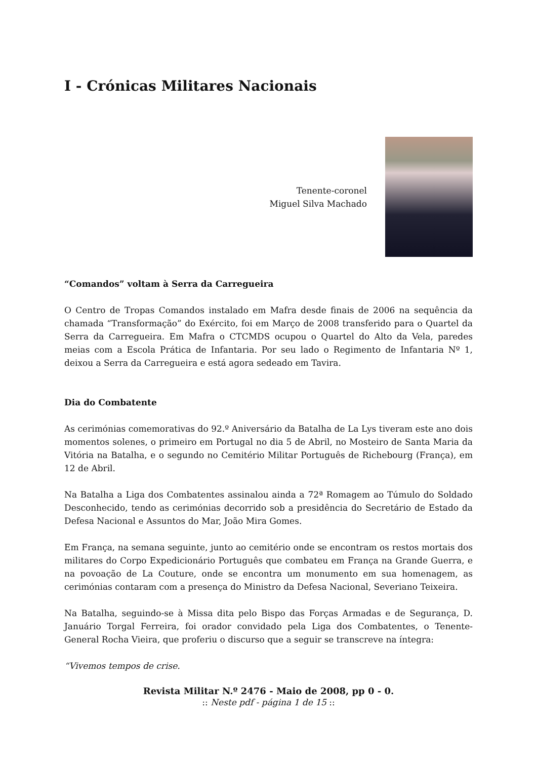I - Crónicas Militares Nacionais
Tenente-coronel
Miguel Silva Machado
“Comandos” voltam à Serra da Carregueira
O Centro de Tropas Comandos instalado em Mafra desde finais de 2006 na sequência da chamada “Transformação” do Exército, foi em Março de 2008 transferido para o Quartel da Serra da Carregueira. Em Mafra o CTCMDS ocupou o Quartel do Alto da Vela, paredes meias com a Escola Prática de Infantaria. Por seu lado o Regimento de Infantaria Nº 1, deixou a Serra da Carregueira e está agora sedeado em Tavira.
Dia do Combatente
As cerimónias comemorativas do 92.º Aniversário da Batalha de La Lys tiveram este ano dois momentos solenes, o primeiro em Portugal no dia 5 de Abril, no Mosteiro de Santa Maria da Vitória na Batalha, e o segundo no Cemitério Militar Português de Richebourg (França), em 12 de Abril.
Na Batalha a Liga dos Combatentes assinalou ainda a 72ª Romagem ao Túmulo do Soldado Desconhecido, tendo as cerimónias decorrido sob a presidência do Secretário de Estado da Defesa Nacional e Assuntos do Mar, João Mira Gomes.
Em França, na semana seguinte, junto ao cemitério onde se encontram os restos mortais dos militares do Corpo Expedicionário Português que combateu em França na Grande Guerra, e na povoação de La Couture, onde se encontra um monumento em sua homenagem, as cerimónias contaram com a presença do Ministro da Defesa Nacional, Severiano Teixeira.
Na Batalha, seguindo-se à Missa dita pelo Bispo das Forças Armadas e de Segurança, D. Januário Torgal Ferreira, foi orador convidado pela Liga dos Combatentes, o Tenente-General Rocha Vieira, que proferiu o discurso que a seguir se transcreve na íntegra:
“Vivemos tempos de crise.
Revista Militar N.º 2476 - Maio de 2008, pp 0 - 0.
:: Neste pdf - página 1 de 15 ::